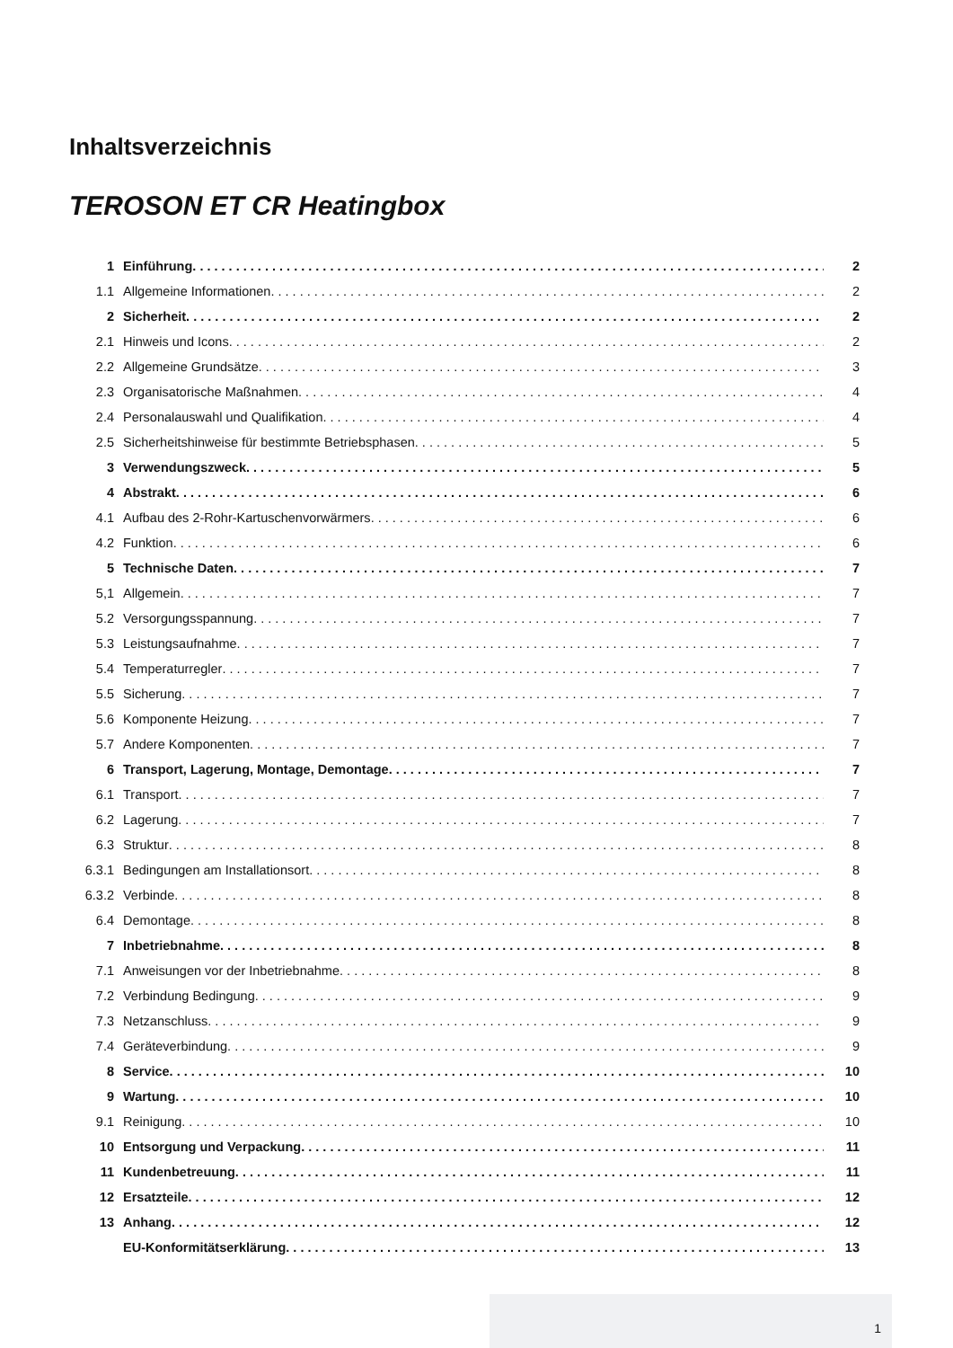Inhaltsverzeichnis
TEROSON ET CR Heatingbox
1 Einführung 2
1.1 Allgemeine Informationen 2
2 Sicherheit 2
2.1 Hinweis und Icons 2
2.2 Allgemeine Grundsätze 3
2.3 Organisatorische Maßnahmen 4
2.4 Personalauswahl und Qualifikation 4
2.5 Sicherheitshinweise für bestimmte Betriebsphasen 5
3 Verwendungszweck 5
4 Abstrakt 6
4.1 Aufbau des 2-Rohr-Kartuschenvorwärmers 6
4.2 Funktion 6
5 Technische Daten 7
5,1 Allgemein 7
5.2 Versorgungsspannung 7
5.3 Leistungsaufnahme 7
5.4 Temperaturregler 7
5.5 Sicherung 7
5.6 Komponente Heizung 7
5.7 Andere Komponenten 7
6 Transport, Lagerung, Montage, Demontage 7
6.1 Transport 7
6.2 Lagerung 7
6.3 Struktur 8
6.3.1 Bedingungen am Installationsort 8
6.3.2 Verbinde 8
6.4 Demontage 8
7 Inbetriebnahme 8
7.1 Anweisungen vor der Inbetriebnahme 8
7.2 Verbindung Bedingung 9
7.3 Netzanschluss 9
7.4 Geräteverbindung 9
8 Service 10
9 Wartung 10
9.1 Reinigung 10
10 Entsorgung und Verpackung 11
11 Kundenbetreuung 11
12 Ersatzteile 12
13 Anhang 12
EU-Konformitätserklärung 13
1